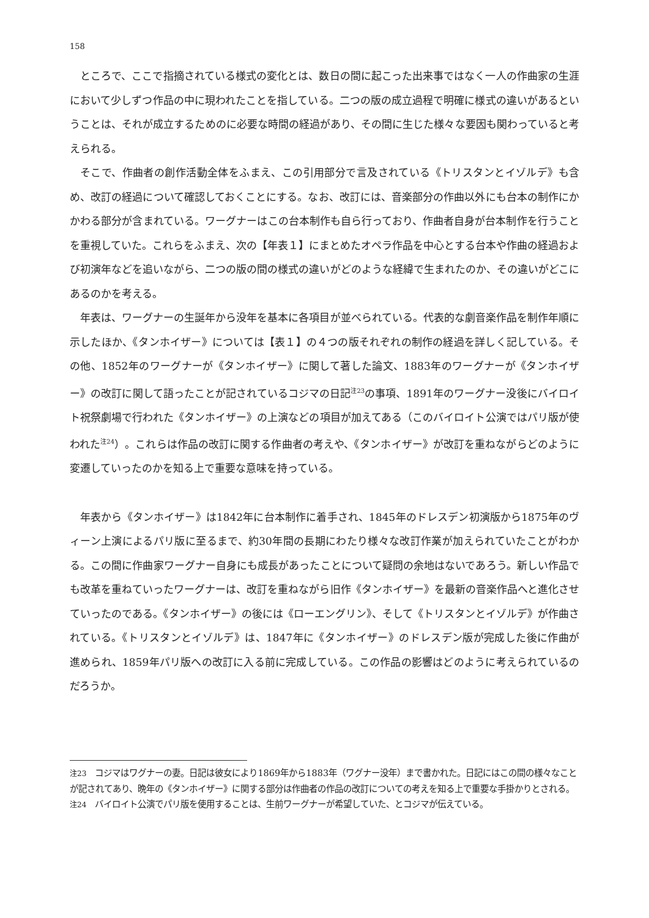158
ところで、ここで指摘されている様式の変化とは、数日の間に起こった出来事ではなく一人の作曲家の生涯において少しずつ作品の中に現われたことを指している。二つの版の成立過程で明確に様式の違いがあるということは、それが成立するためのに必要な時間の経過があり、その間に生じた様々な要因も関わっていると考えられる。
そこで、作曲者の創作活動全体をふまえ、この引用部分で言及されている《トリスタンとイゾルデ》も含め、改訂の経過について確認しておくことにする。なお、改訂には、音楽部分の作曲以外にも台本の制作にかかわる部分が含まれている。ワーグナーはこの台本制作も自ら行っており、作曲者自身が台本制作を行うことを重視していた。これらをふまえ、次の【年表１】にまとめたオペラ作品を中心とする台本や作曲の経過および初演年などを追いながら、二つの版の間の様式の違いがどのような経緯で生まれたのか、その違いがどこにあるのかを考える。
年表は、ワーグナーの生誕年から没年を基本に各項目が並べられている。代表的な劇音楽作品を制作年順に示したほか、《タンホイザー》については【表１】の４つの版それぞれの制作の経過を詳しく記している。その他、1852年のワーグナーが《タンホイザー》に関して著した論文、1883年のワーグナーが《タンホイザー》の改訂に関して語ったことが記されているコジマの日記<sup>注23</sup>の事項、1891年のワーグナー没後にバイロイト祝祭劇場で行われた《タンホイザー》の上演などの項目が加えてある（このバイロイト公演ではパリ版が使われた<sup>注24</sup>）。これらは作品の改訂に関する作曲者の考えや、《タンホイザー》が改訂を重ねながらどのように変遷していったのかを知る上で重要な意味を持っている。
年表から《タンホイザー》は1842年に台本制作に着手され、1845年のドレスデン初演版から1875年のヴィーン上演によるパリ版に至るまで、約30年間の長期にわたり様々な改訂作業が加えられていたことがわかる。この間に作曲家ワーグナー自身にも成長があったことについて疑問の余地はないであろう。新しい作品でも改革を重ねていったワーグナーは、改訂を重ねながら旧作《タンホイザー》を最新の音楽作品へと進化させていったのである。《タンホイザー》の後には《ローエングリン》、そして《トリスタンとイゾルデ》が作曲されている。《トリスタンとイゾルデ》は、1847年に《タンホイザー》のドレスデン版が完成した後に作曲が進められ、1859年パリ版への改訂に入る前に完成している。この作品の影響はどのように考えられているのだろうか。
注23　コジマはワグナーの妻。日記は彼女により1869年から1883年（ワグナー没年）まで書かれた。日記にはこの間の様々なことが記されてあり、晩年の《タンホイザー》に関する部分は作曲者の作品の改訂についての考えを知る上で重要な手掛かりとされる。
注24　バイロイト公演でパリ版を使用することは、生前ワーグナーが希望していた、とコジマが伝えている。